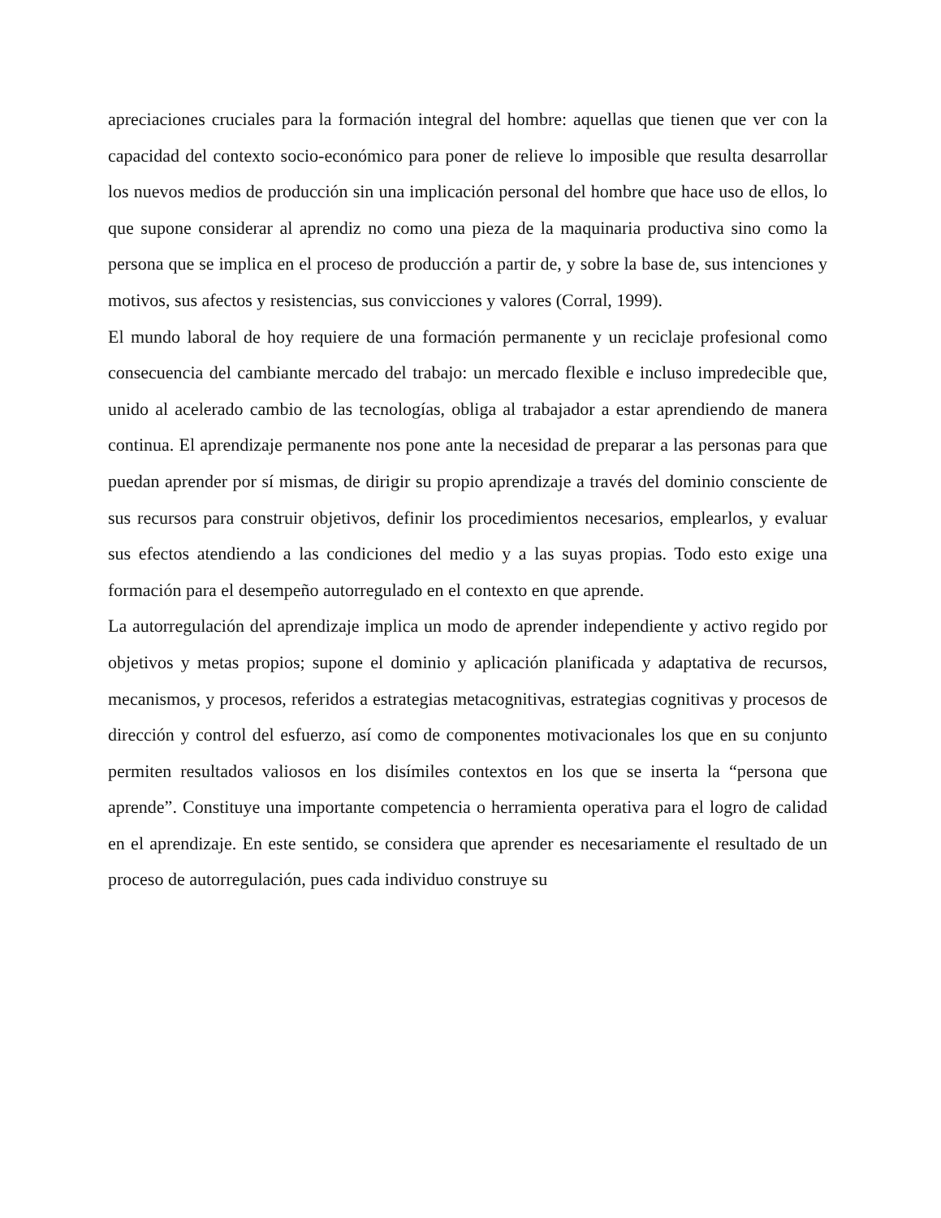apreciaciones cruciales para la formación integral del hombre: aquellas que tienen que ver con la capacidad del contexto socio-económico para poner de relieve lo imposible que resulta desarrollar los nuevos medios de producción sin una implicación personal del hombre que hace uso de ellos, lo que supone considerar al aprendiz no como una pieza de la maquinaria productiva sino como la persona que se implica en el proceso de producción a partir de, y sobre la base de, sus intenciones y motivos, sus afectos y resistencias, sus convicciones y valores (Corral, 1999).
El mundo laboral de hoy requiere de una formación permanente y un reciclaje profesional como consecuencia del cambiante mercado del trabajo: un mercado flexible e incluso impredecible que, unido al acelerado cambio de las tecnologías, obliga al trabajador a estar aprendiendo de manera continua. El aprendizaje permanente nos pone ante la necesidad de preparar a las personas para que puedan aprender por sí mismas, de dirigir su propio aprendizaje a través del dominio consciente de sus recursos para construir objetivos, definir los procedimientos necesarios, emplearlos, y evaluar sus efectos atendiendo a las condiciones del medio y a las suyas propias. Todo esto exige una formación para el desempeño autorregulado en el contexto en que aprende.
La autorregulación del aprendizaje implica un modo de aprender independiente y activo regido por objetivos y metas propios; supone el dominio y aplicación planificada y adaptativa de recursos, mecanismos, y procesos, referidos a estrategias metacognitivas, estrategias cognitivas y procesos de dirección y control del esfuerzo, así como de componentes motivacionales los que en su conjunto permiten resultados valiosos en los disímiles contextos en los que se inserta la “persona que aprende”. Constituye una importante competencia o herramienta operativa para el logro de calidad en el aprendizaje. En este sentido, se considera que aprender es necesariamente el resultado de un proceso de autorregulación, pues cada individuo construye su